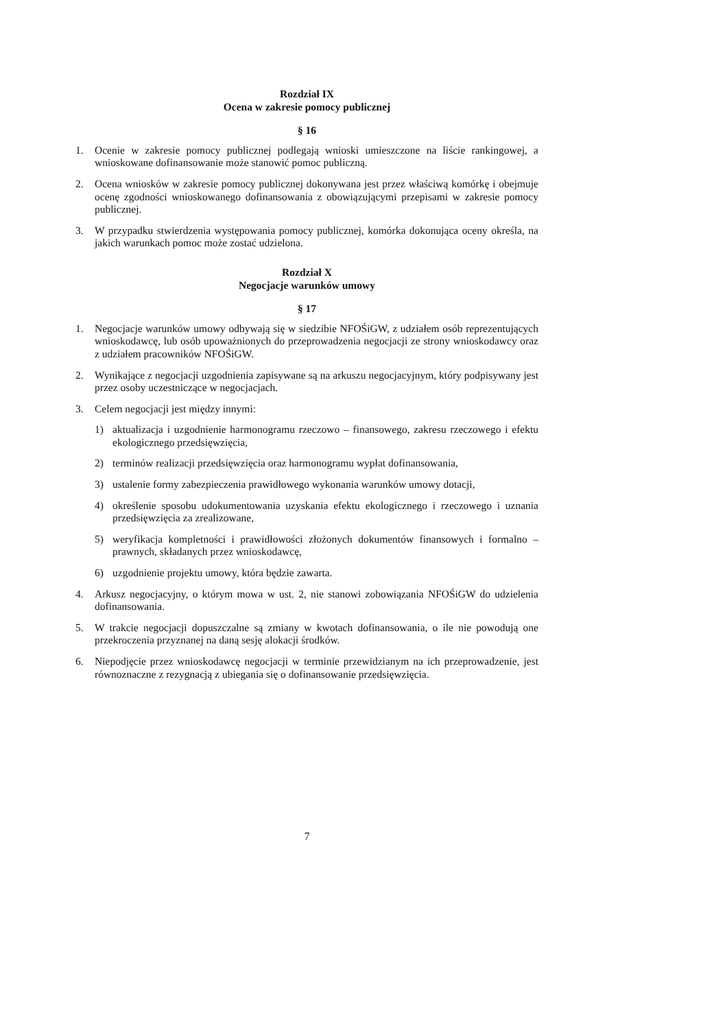Rozdział IX
Ocena w zakresie pomocy publicznej
§ 16
1. Ocenie w zakresie pomocy publicznej podlegają wnioski umieszczone na liście rankingowej, a wnioskowane dofinansowanie może stanowić pomoc publiczną.
2. Ocena wniosków w zakresie pomocy publicznej dokonywana jest przez właściwą komórkę i obejmuje ocenę zgodności wnioskowanego dofinansowania z obowiązującymi przepisami w zakresie pomocy publicznej.
3. W przypadku stwierdzenia występowania pomocy publicznej, komórka dokonująca oceny określa, na jakich warunkach pomoc może zostać udzielona.
Rozdział X
Negocjacje warunków umowy
§ 17
1. Negocjacje warunków umowy odbywają się w siedzibie NFOŚiGW, z udziałem osób reprezentujących wnioskodawcę, lub osób upoważnionych do przeprowadzenia negocjacji ze strony wnioskodawcy oraz z udziałem pracowników NFOŚiGW.
2. Wynikające z negocjacji uzgodnienia zapisywane są na arkuszu negocjacyjnym, który podpisywany jest przez osoby uczestniczące w negocjacjach.
3. Celem negocjacji jest między innymi:
1) aktualizacja i uzgodnienie harmonogramu rzeczowo – finansowego, zakresu rzeczowego i efektu ekologicznego przedsięwzięcia,
2) terminów realizacji przedsięwzięcia oraz harmonogramu wypłat dofinansowania,
3) ustalenie formy zabezpieczenia prawidłowego wykonania warunków umowy dotacji,
4) określenie sposobu udokumentowania uzyskania efektu ekologicznego i rzeczowego i uznania przedsięwzięcia za zrealizowane,
5) weryfikacja kompletności i prawidłowości złożonych dokumentów finansowych i formalno – prawnych, składanych przez wnioskodawcę,
6) uzgodnienie projektu umowy, która będzie zawarta.
4. Arkusz negocjacyjny, o którym mowa w ust. 2, nie stanowi zobowiązania NFOŚiGW do udzielenia dofinansowania.
5. W trakcie negocjacji dopuszczalne są zmiany w kwotach dofinansowania, o ile nie powodują one przekroczenia przyznanej na daną sesję alokacji środków.
6. Niepodjęcie przez wnioskodawcę negocjacji w terminie przewidzianym na ich przeprowadzenie, jest równoznaczne z rezygnacją z ubiegania się o dofinansowanie przedsięwzięcia.
7